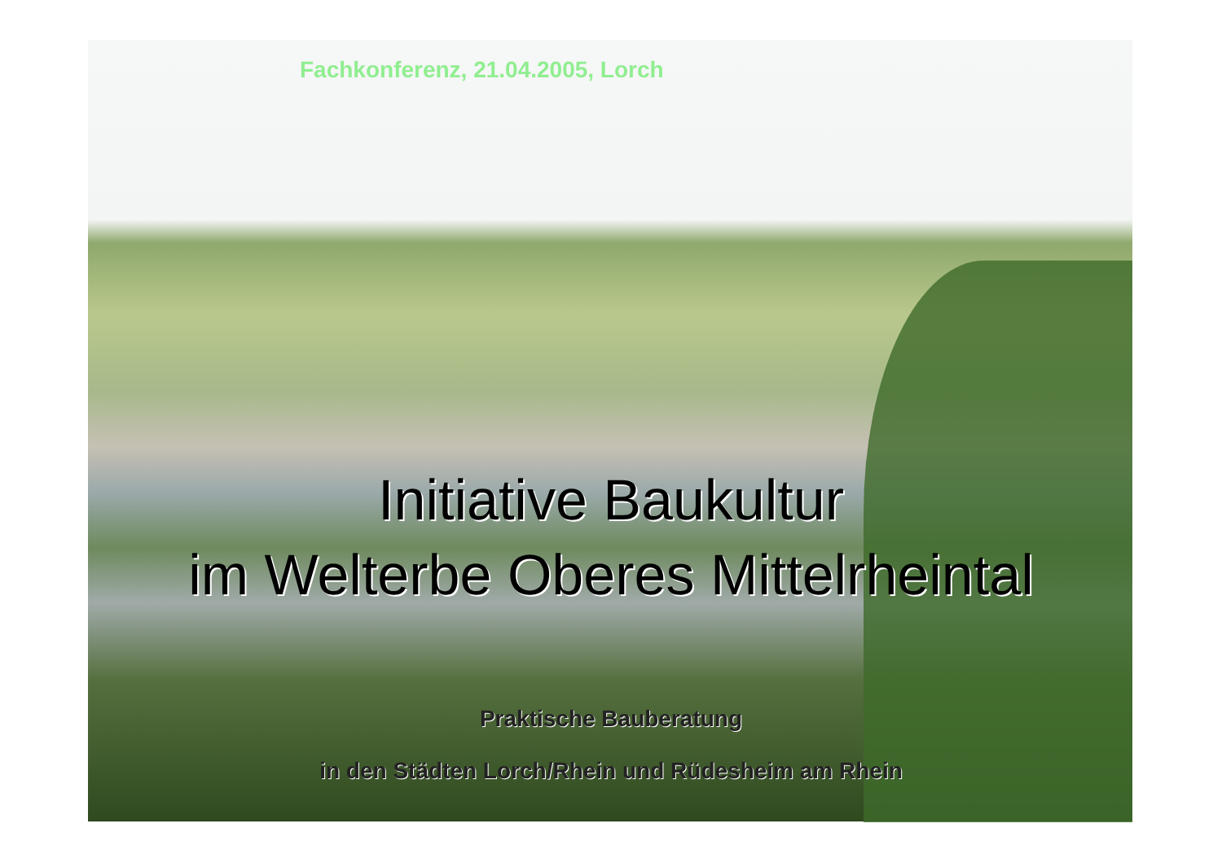Fachkonferenz, 21.04.2005, Lorch
Initiative Baukultur
im Welterbe Oberes Mittelrheintal
Praktische Bauberatung
in den Städten Lorch/Rhein und Rüdesheim am Rhein